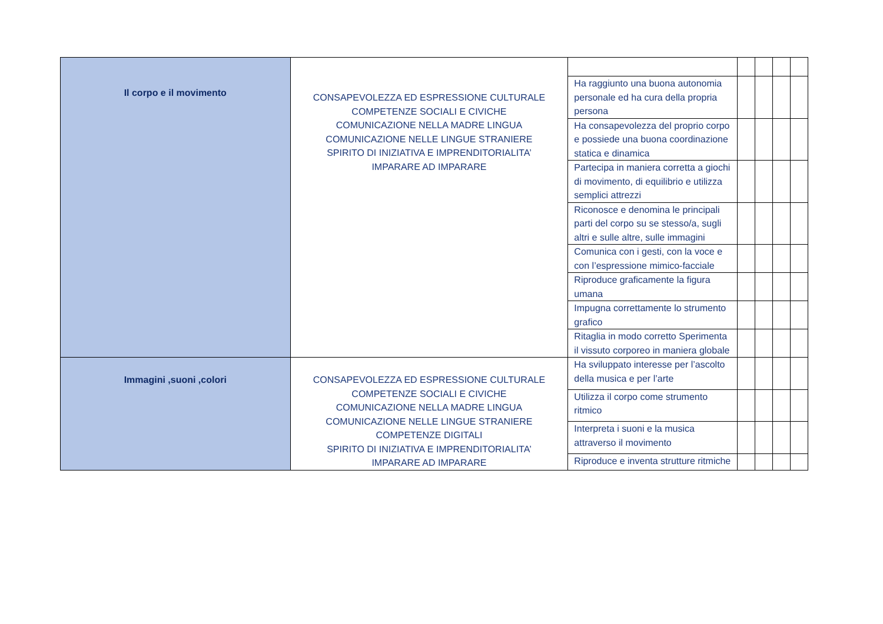| Il corpo e il movimento | CONSAPEVOLEZZA ED ESPRESSIONE CULTURALE COMPETENZE SOCIALI E CIVICHE COMUNICAZIONE NELLA MADRE LINGUA COMUNICAZIONE NELLE LINGUE STRANIERE SPIRITO DI INIZIATIVA E IMPRENDITORIALITA’ IMPARARE AD IMPARARE | | | | | |
| | | Ha raggiunto una buona autonomia personale ed ha cura della propria persona | | | | |
| | | Ha consapevolezza del proprio corpo e possiede una buona coordinazione statica e dinamica | | | | |
| | | Partecipa in maniera corretta a giochi di movimento, di equilibrio e utilizza semplici attrezzi | | | | |
| | | Riconosce e denomina le principali parti del corpo su se stesso/a, sugli altri e sulle altre, sulle immagini | | | | |
| | | Comunica con i gesti, con la voce e con l’espressione mimico-facciale | | | | |
| | | Riproduce graficamente la figura umana | | | | |
| | | Impugna correttamente lo strumento grafico | | | | |
| | | Ritaglia in modo corretto Sperimenta il vissuto corporeo in maniera globale | | | | |
| Immagini ,suoni ,colori | CONSAPEVOLEZZA ED ESPRESSIONE CULTURALE COMPETENZE SOCIALI E CIVICHE COMUNICAZIONE NELLA MADRE LINGUA COMUNICAZIONE NELLE LINGUE STRANIERE COMPETENZE DIGITALI SPIRITO DI INIZIATIVA E IMPRENDITORIALITA’ IMPARARE AD IMPARARE | Ha sviluppato interesse per l’ascolto della musica e per l’arte | | | | |
| | | Utilizza il corpo come strumento ritmico | | | | |
| | | Interpreta i suoni e la musica attraverso il movimento | | | | |
| | | Riproduce e inventa strutture ritmiche | | | | |